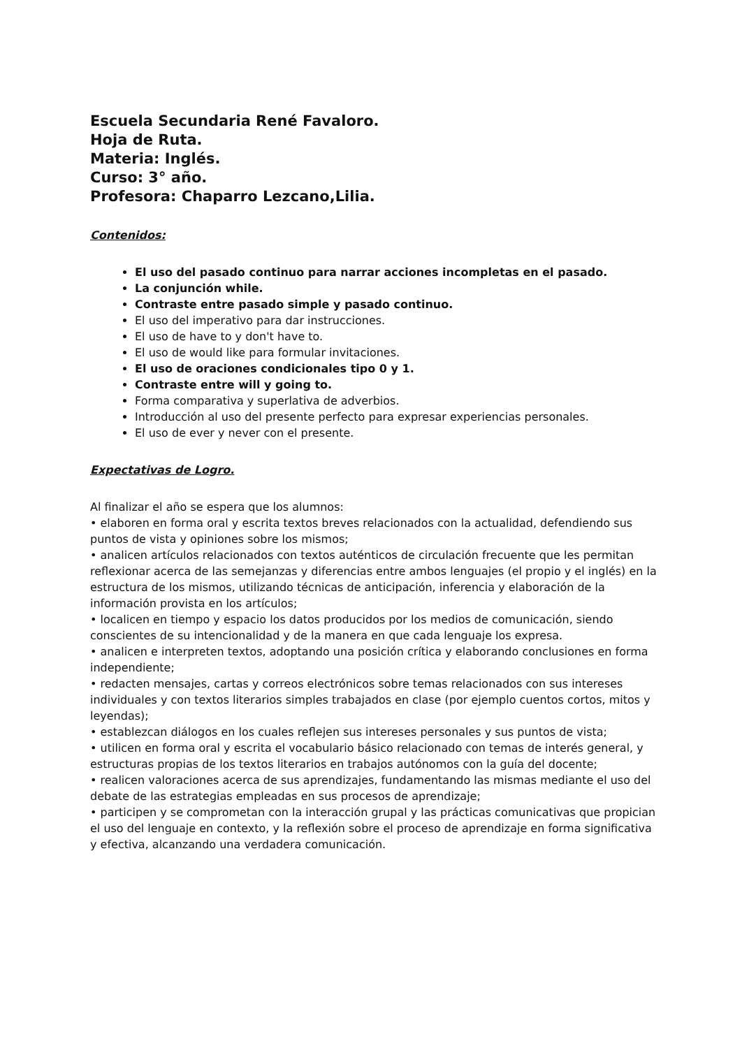Escuela Secundaria René Favaloro.
Hoja de Ruta.
Materia: Inglés.
Curso: 3° año.
Profesora: Chaparro Lezcano,Lilia.
Contenidos:
El uso del pasado continuo para narrar acciones incompletas en el pasado.
La conjunción while.
Contraste entre pasado simple y pasado continuo.
El uso del imperativo para dar instrucciones.
El uso de have to y don't have to.
El uso de would like para formular invitaciones.
El uso de oraciones condicionales tipo 0 y 1.
Contraste entre will y going to.
Forma comparativa y superlativa de adverbios.
Introducción al uso del presente perfecto para expresar experiencias personales.
El uso de ever y never con el presente.
Expectativas de Logro.
Al finalizar el año se espera que los alumnos:
• elaboren en forma oral y escrita textos breves relacionados con la actualidad, defendiendo sus puntos de vista y opiniones sobre los mismos;
• analicen artículos relacionados con textos auténticos de circulación frecuente que les permitan reflexionar acerca de las semejanzas y diferencias entre ambos lenguajes (el propio y el inglés) en la estructura de los mismos, utilizando técnicas de anticipación, inferencia y elaboración de la información provista en los artículos;
• localicen en tiempo y espacio los datos producidos por los medios de comunicación, siendo conscientes de su intencionalidad y de la manera en que cada lenguaje los expresa.
• analicen e interpreten textos, adoptando una posición crítica y elaborando conclusiones en forma independiente;
• redacten mensajes, cartas y correos electrónicos sobre temas relacionados con sus intereses individuales y con textos literarios simples trabajados en clase (por ejemplo cuentos cortos, mitos y leyendas);
• establezcan diálogos en los cuales reflejen sus intereses personales y sus puntos de vista;
• utilicen en forma oral y escrita el vocabulario básico relacionado con temas de interés general, y estructuras propias de los textos literarios en trabajos autónomos con la guía del docente;
• realicen valoraciones acerca de sus aprendizajes, fundamentando las mismas mediante el uso del debate de las estrategias empleadas en sus procesos de aprendizaje;
• participen y se comprometan con la interacción grupal y las prácticas comunicativas que propician el uso del lenguaje en contexto, y la reflexión sobre el proceso de aprendizaje en forma significativa y efectiva, alcanzando una verdadera comunicación.